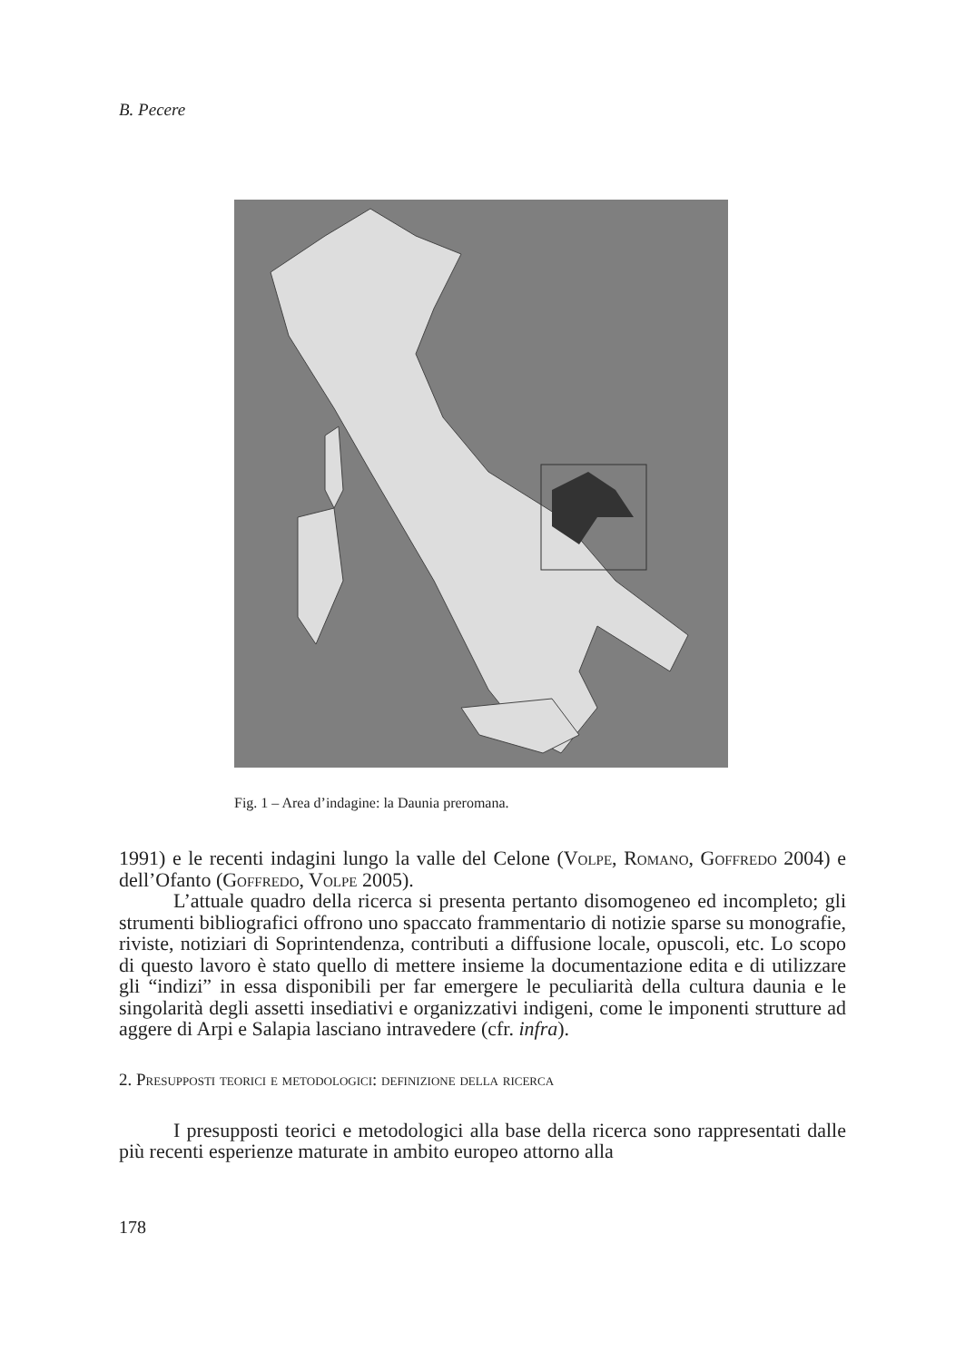B. Pecere
Fig. 1 – Area d’indagine: la Daunia preromana.
1991) e le recenti indagini lungo la valle del Celone (Volpe, Romano, Goffredo 2004) e dell’Ofanto (Goffredo, Volpe 2005).
L’attuale quadro della ricerca si presenta pertanto disomogeneo ed incompleto; gli strumenti bibliografici offrono uno spaccato frammentario di notizie sparse su monografie, riviste, notiziari di Soprintendenza, contributi a diffusione locale, opuscoli, etc. Lo scopo di questo lavoro è stato quello di mettere insieme la documentazione edita e di utilizzare gli “indizi” in essa disponibili per far emergere le peculiarità della cultura daunia e le singolarità degli assetti insediativi e organizzativi indigeni, come le imponenti strutture ad aggere di Arpi e Salapia lasciano intravedere (cfr. infra).
2. Presupposti teorici e metodologici: definizione della ricerca
I presupposti teorici e metodologici alla base della ricerca sono rappresentati dalle più recenti esperienze maturate in ambito europeo attorno alla
178